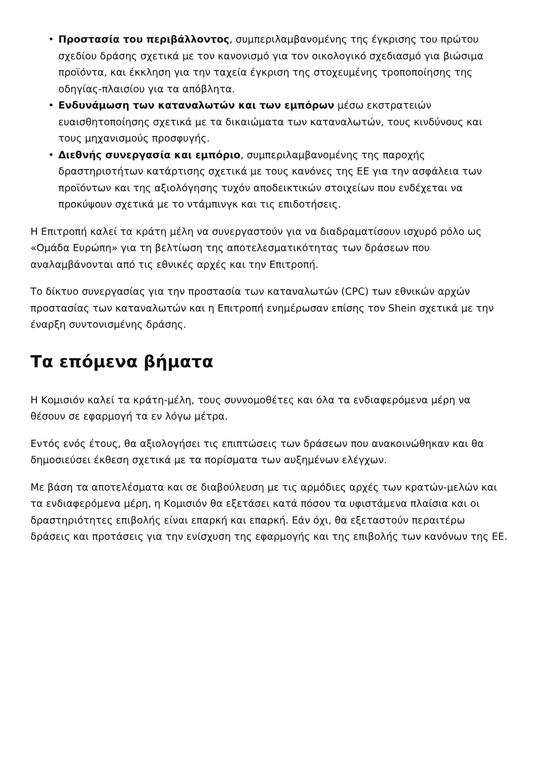• Προστασία του περιβάλλοντος, συμπεριλαμβανομένης της έγκρισης του πρώτου σχεδίου δράσης σχετικά με τον κανονισμό για τον οικολογικό σχεδιασμό για βιώσιμα προϊόντα, και έκκληση για την ταχεία έγκριση της στοχευμένης τροποποίησης της οδηγίας-πλαισίου για τα απόβλητα.
• Ενδυνάμωση των καταναλωτών και των εμπόρων μέσω εκστρατειών ευαισθητοποίησης σχετικά με τα δικαιώματα των καταναλωτών, τους κινδύνους και τους μηχανισμούς προσφυγής.
• Διεθνής συνεργασία και εμπόριο, συμπεριλαμβανομένης της παροχής δραστηριοτήτων κατάρτισης σχετικά με τους κανόνες της ΕΕ για την ασφάλεια των προϊόντων και της αξιολόγησης τυχόν αποδεικτικών στοιχείων που ενδέχεται να προκύψουν σχετικά με το ντάμπινγκ και τις επιδοτήσεις.
Η Επιτροπή καλεί τα κράτη μέλη να συνεργαστούν για να διαδραματίσουν ισχυρό ρόλο ως «Ομάδα Ευρώπη» για τη βελτίωση της αποτελεσματικότητας των δράσεων που αναλαμβάνονται από τις εθνικές αρχές και την Επιτροπή.
Το δίκτυο συνεργασίας για την προστασία των καταναλωτών (CPC) των εθνικών αρχών προστασίας των καταναλωτών και η Επιτροπή ενημέρωσαν επίσης τον Shein σχετικά με την έναρξη συντονισμένης δράσης.
Τα επόμενα βήματα
Η Κομισιόν καλεί τα κράτη-μέλη, τους συννομοθέτες και όλα τα ενδιαφερόμενα μέρη να θέσουν σε εφαρμογή τα εν λόγω μέτρα.
Εντός ενός έτους, θα αξιολογήσει τις επιπτώσεις των δράσεων που ανακοινώθηκαν και θα δημοσιεύσει έκθεση σχετικά με τα πορίσματα των αυξημένων ελέγχων.
Με βάση τα αποτελέσματα και σε διαβούλευση με τις αρμόδιες αρχές των κρατών-μελών και τα ενδιαφερόμενα μέρη, η Κομισιόν θα εξετάσει κατά πόσον τα υφιστάμενα πλαίσια και οι δραστηριότητες επιβολής είναι επαρκή και επαρκή. Εάν όχι, θα εξεταστούν περαιτέρω δράσεις και προτάσεις για την ενίσχυση της εφαρμογής και της επιβολής των κανόνων της ΕΕ.